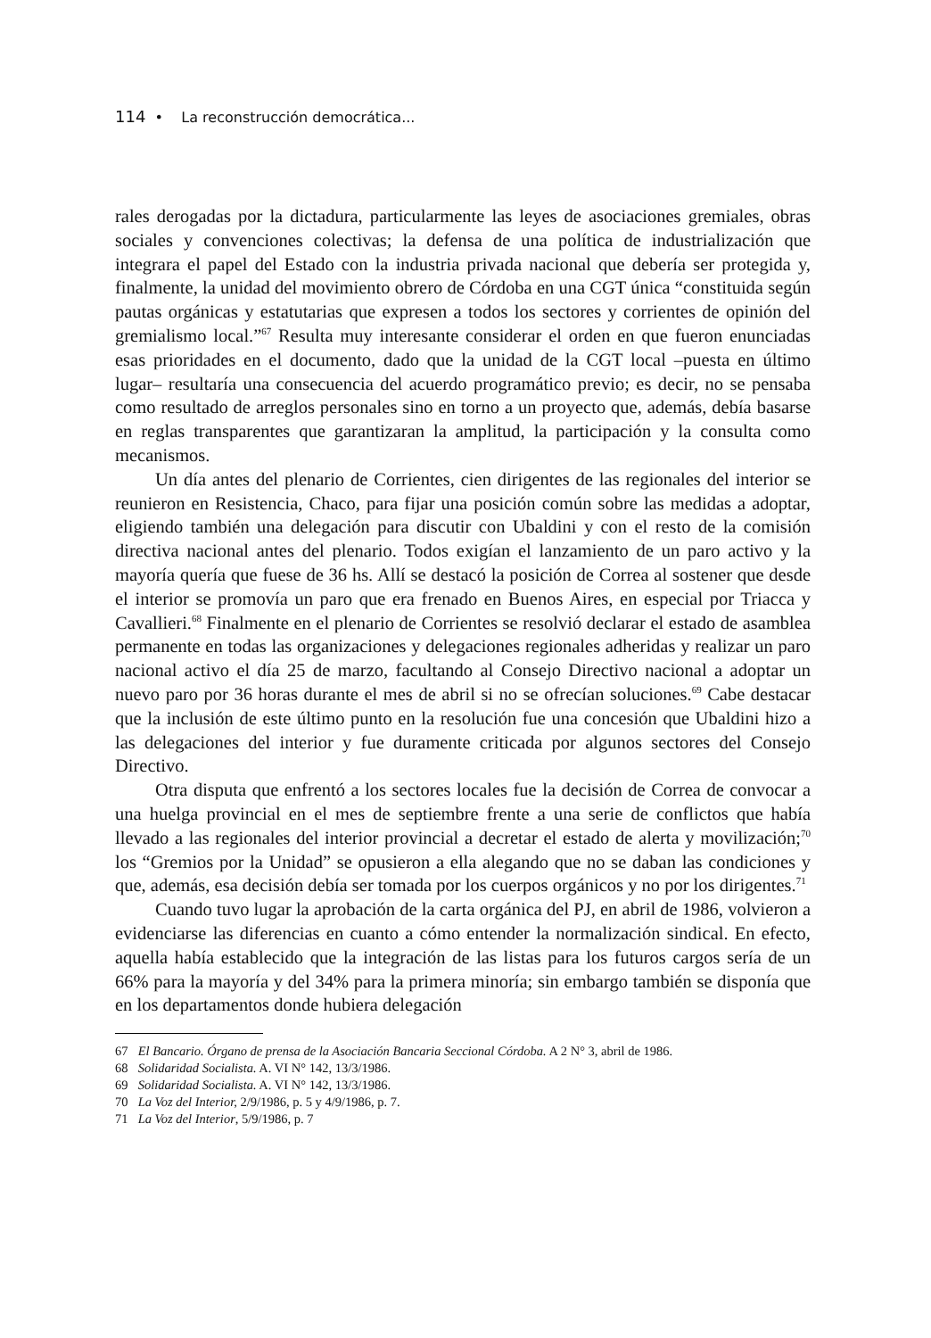114 • La reconstrucción democrática...
rales derogadas por la dictadura, particularmente las leyes de asociaciones gremiales, obras sociales y convenciones colectivas; la defensa de una política de industrialización que integrara el papel del Estado con la industria privada nacional que debería ser protegida y, finalmente, la unidad del movimiento obrero de Córdoba en una CGT única “constituida según pautas orgánicas y estatutarias que expresen a todos los sectores y corrientes de opinión del gremialismo local.”<sup>67</sup> Resulta muy interesante considerar el orden en que fueron enunciadas esas prioridades en el documento, dado que la unidad de la CGT local –puesta en último lugar– resultaría una consecuencia del acuerdo programático previo; es decir, no se pensaba como resultado de arreglos personales sino en torno a un proyecto que, además, debía basarse en reglas transparentes que garantizaran la amplitud, la participación y la consulta como mecanismos.
Un día antes del plenario de Corrientes, cien dirigentes de las regionales del interior se reunieron en Resistencia, Chaco, para fijar una posición común sobre las medidas a adoptar, eligiendo también una delegación para discutir con Ubaldini y con el resto de la comisión directiva nacional antes del plenario. Todos exigían el lanzamiento de un paro activo y la mayoría quería que fuese de 36 hs. Allí se destacó la posición de Correa al sostener que desde el interior se promovía un paro que era frenado en Buenos Aires, en especial por Triacca y Cavallieri.<sup>68</sup> Finalmente en el plenario de Corrientes se resolvió declarar el estado de asamblea permanente en todas las organizaciones y delegaciones regionales adheridas y realizar un paro nacional activo el día 25 de marzo, facultando al Consejo Directivo nacional a adoptar un nuevo paro por 36 horas durante el mes de abril si no se ofrecían soluciones.<sup>69</sup> Cabe destacar que la inclusión de este último punto en la resolución fue una concesión que Ubaldini hizo a las delegaciones del interior y fue duramente criticada por algunos sectores del Consejo Directivo.
Otra disputa que enfrentó a los sectores locales fue la decisión de Correa de convocar a una huelga provincial en el mes de septiembre frente a una serie de conflictos que había llevado a las regionales del interior provincial a decretar el estado de alerta y movilización;<sup>70</sup> los “Gremios por la Unidad” se opusieron a ella alegando que no se daban las condiciones y que, además, esa decisión debía ser tomada por los cuerpos orgánicos y no por los dirigentes.<sup>71</sup>
Cuando tuvo lugar la aprobación de la carta orgánica del PJ, en abril de 1986, volvieron a evidenciarse las diferencias en cuanto a cómo entender la normalización sindical. En efecto, aquella había establecido que la integración de las listas para los futuros cargos sería de un 66% para la mayoría y del 34% para la primera minoría; sin embargo también se disponía que en los departamentos donde hubiera delegación
67 El Bancario. Órgano de prensa de la Asociación Bancaria Seccional Córdoba. A 2 N° 3, abril de 1986.
68 Solidaridad Socialista. A. VI N° 142, 13/3/1986.
69 Solidaridad Socialista. A. VI N° 142, 13/3/1986.
70 La Voz del Interior, 2/9/1986, p. 5 y 4/9/1986, p. 7.
71 La Voz del Interior, 5/9/1986, p. 7